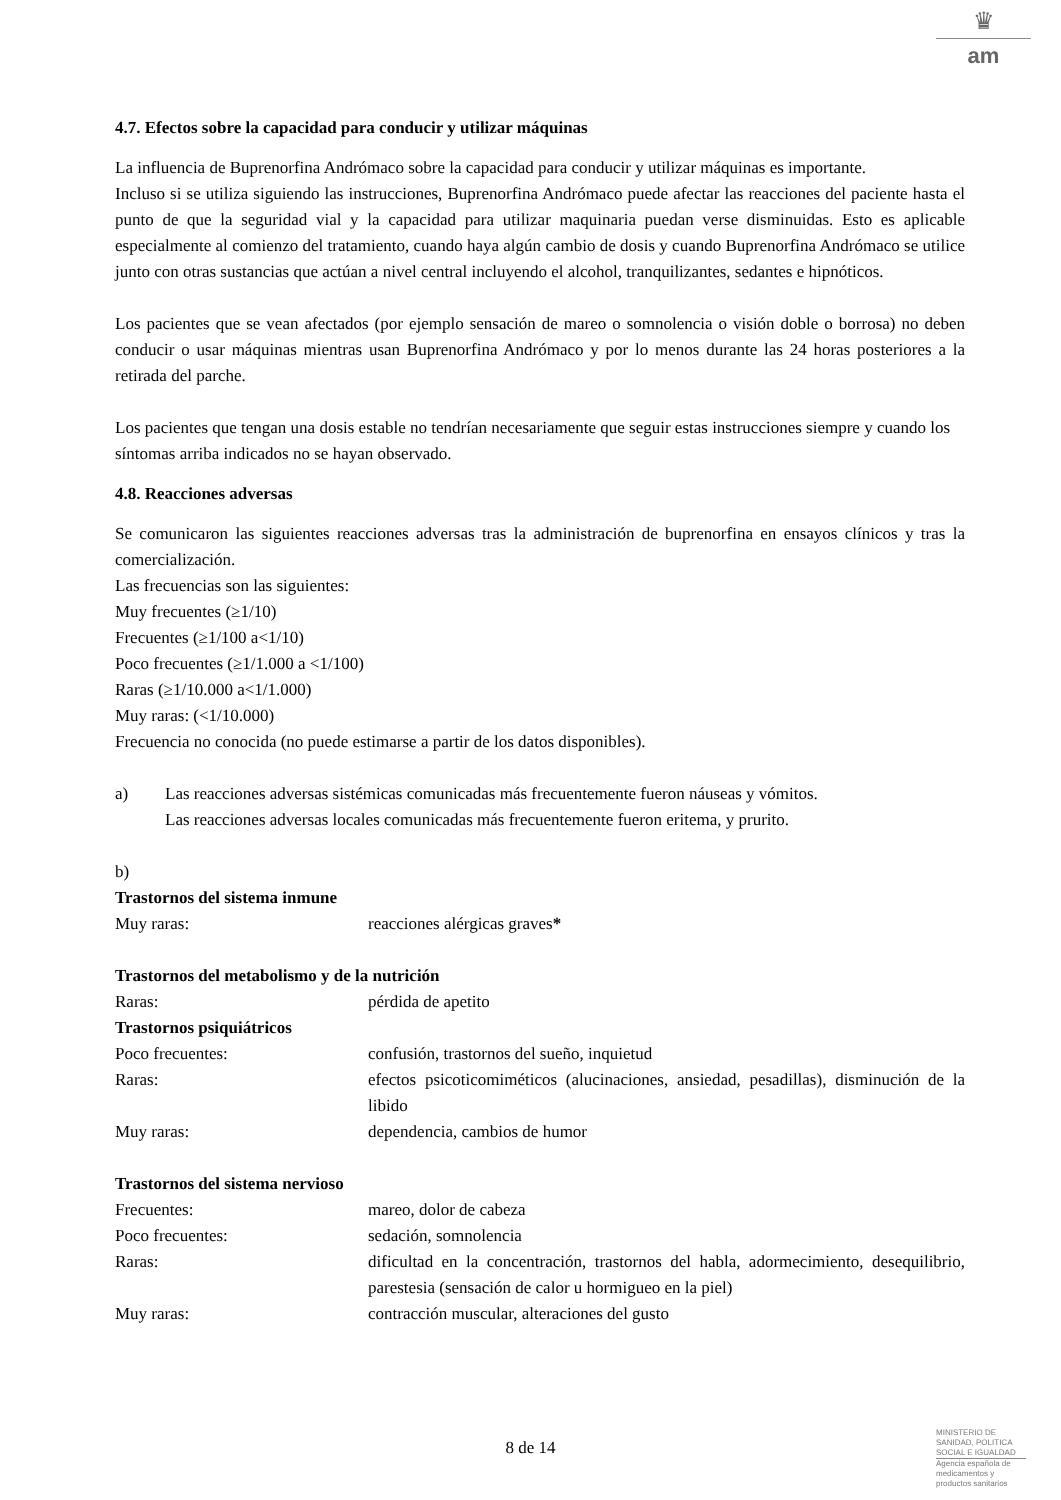♛
am
4.7. Efectos sobre la capacidad para conducir y utilizar máquinas
La influencia de Buprenorfina Andrómaco sobre la capacidad para conducir y utilizar máquinas es importante.
Incluso si se utiliza siguiendo las instrucciones, Buprenorfina Andrómaco puede afectar las reacciones del paciente hasta el punto de que la seguridad vial y la capacidad para utilizar maquinaria puedan verse disminuidas. Esto es aplicable especialmente al comienzo del tratamiento, cuando haya algún cambio de dosis y cuando Buprenorfina Andrómaco se utilice junto con otras sustancias que actúan a nivel central incluyendo el alcohol, tranquilizantes, sedantes e hipnóticos.
Los pacientes que se vean afectados (por ejemplo sensación de mareo o somnolencia o visión doble o borrosa) no deben conducir o usar máquinas mientras usan Buprenorfina Andrómaco y por lo menos durante las 24 horas posteriores a la retirada del parche.
Los pacientes que tengan una dosis estable no tendrían necesariamente que seguir estas instrucciones siempre y cuando los síntomas arriba indicados no se hayan observado.
4.8. Reacciones adversas
Se comunicaron las siguientes reacciones adversas tras la administración de buprenorfina en ensayos clínicos y tras la comercialización.
Las frecuencias son las siguientes:
Muy frecuentes (≥1/10)
Frecuentes (≥1/100 a<1/10)
Poco frecuentes (≥1/1.000 a <1/100)
Raras (≥1/10.000 a<1/1.000)
Muy raras: (<1/10.000)
Frecuencia no conocida (no puede estimarse a partir de los datos disponibles).
a) Las reacciones adversas sistémicas comunicadas más frecuentemente fueron náuseas y vómitos.
Las reacciones adversas locales comunicadas más frecuentemente fueron eritema, y prurito.
b)
| Trastornos del sistema inmune | |
| Muy raras: | reacciones alérgicas graves * |
| Trastornos del metabolismo y de la nutrición | |
| Raras: | pérdida de apetito |
| Trastornos psiquiátricos | |
| Poco frecuentes: | confusión, trastornos del sueño, inquietud |
| Raras: | efectos psicoticomiméticos (alucinaciones, ansiedad, pesadillas), disminución de la libido |
| Muy raras: | dependencia, cambios de humor |
| Trastornos del sistema nervioso | |
| Frecuentes: | mareo, dolor de cabeza |
| Poco frecuentes: | sedación, somnolencia |
| Raras: | dificultad en la concentración, trastornos del habla, adormecimiento, desequilibrio, parestesia (sensación de calor u hormigueo en la piel) |
| Muy raras: | contracción muscular, alteraciones del gusto |
8 de 14
MINISTERIO DE SANIDAD, POLITICA SOCIAL E IGUALDAD
Agencia española de medicamentos y productos sanitarios